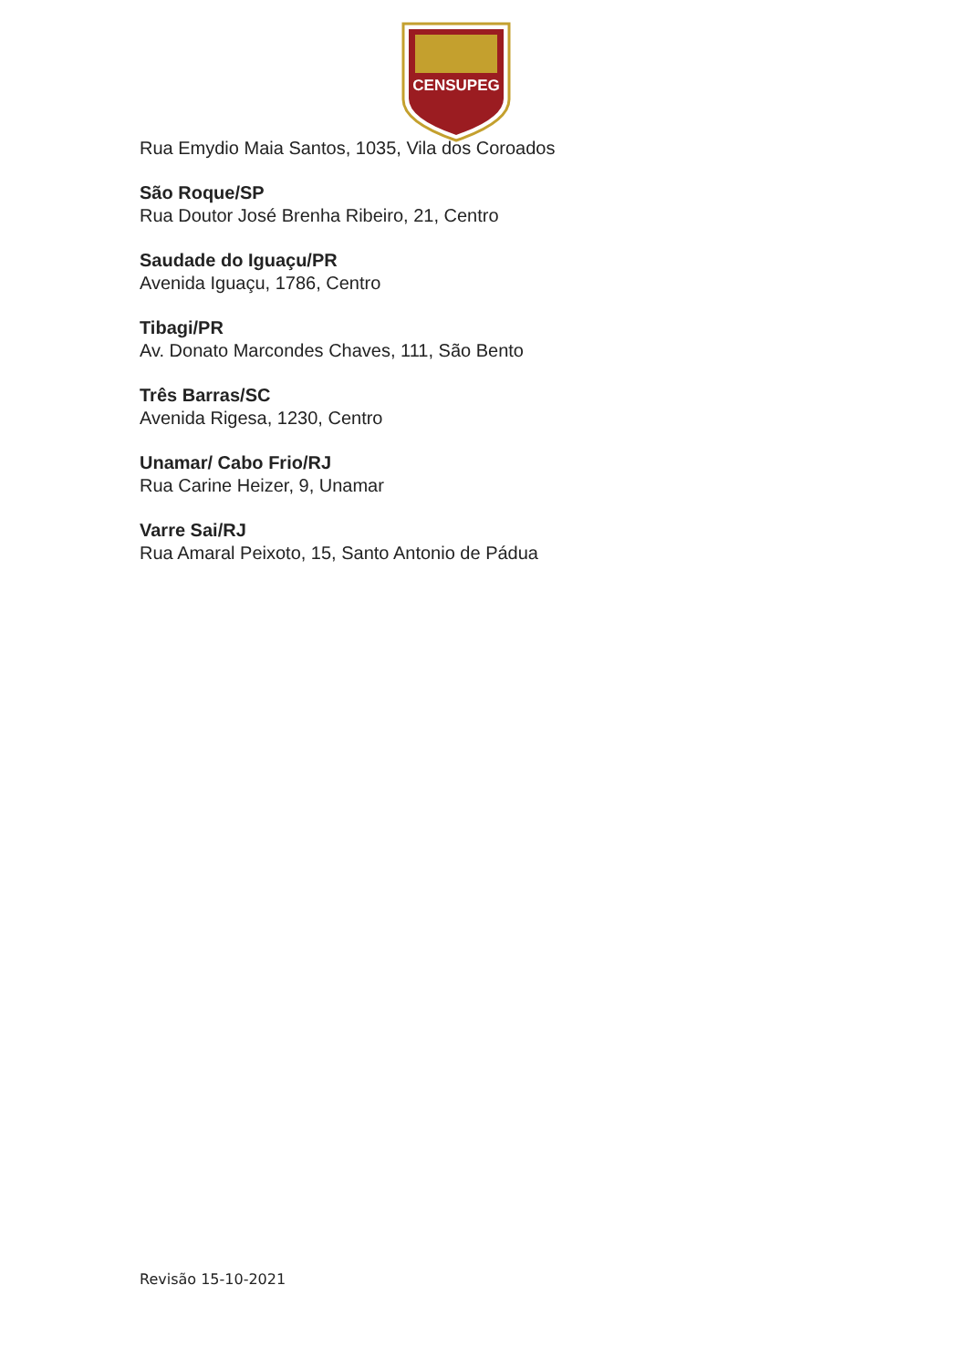CENSUPEG
Rua Emydio Maia Santos, 1035, Vila dos Coroados
São Roque/SP
Rua Doutor José Brenha Ribeiro, 21, Centro
Saudade do Iguaçu/PR
Avenida Iguaçu, 1786, Centro
Tibagi/PR
Av. Donato Marcondes Chaves, 111, São Bento
Três Barras/SC
Avenida Rigesa, 1230, Centro
Unamar/ Cabo Frio/RJ
Rua Carine Heizer, 9, Unamar
Varre Sai/RJ
Rua Amaral Peixoto, 15, Santo Antonio de Pádua
Revisão 15-10-2021